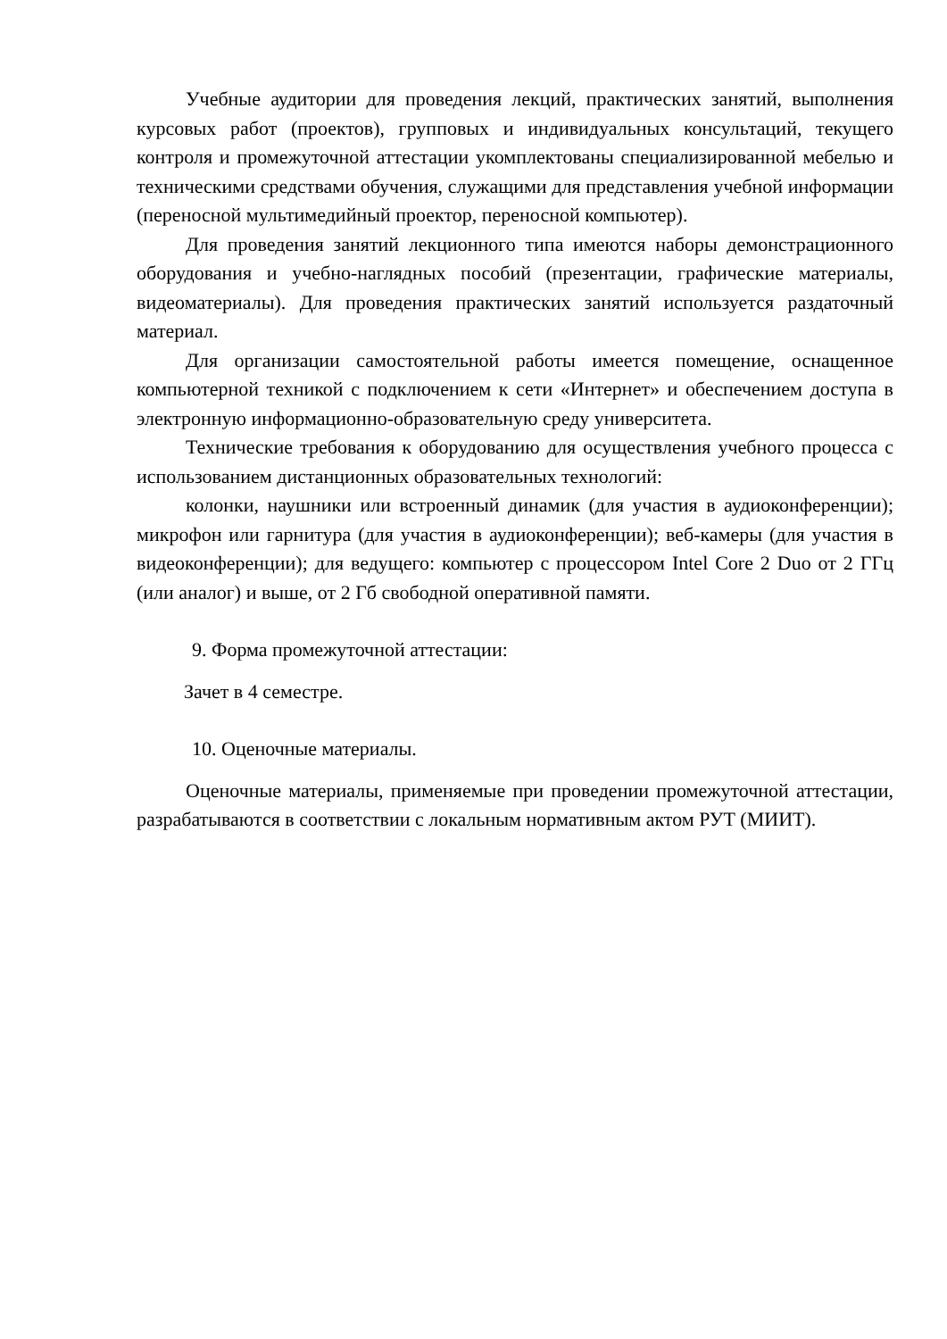Учебные аудитории для проведения лекций, практических занятий, выполнения курсовых работ (проектов), групповых и индивидуальных консультаций, текущего контроля и промежуточной аттестации укомплектованы специализированной мебелью и техническими средствами обучения, служащими для представления учебной информации (переносной мультимедийный проектор, переносной компьютер).
Для проведения занятий лекционного типа имеются наборы демонстрационного оборудования и учебно-наглядных пособий (презентации, графические материалы, видеоматериалы). Для проведения практических занятий используется раздаточный материал.
Для организации самостоятельной работы имеется помещение, оснащенное компьютерной техникой с подключением к сети «Интернет» и обеспечением доступа в электронную информационно-образовательную среду университета.
Технические требования к оборудованию для осуществления учебного процесса с использованием дистанционных образовательных технологий:
колонки, наушники или встроенный динамик (для участия в аудиоконференции); микрофон или гарнитура (для участия в аудиоконференции); веб-камеры (для участия в видеоконференции); для ведущего: компьютер с процессором Intel Core 2 Duo от 2 ГГц (или аналог) и выше, от 2 Гб свободной оперативной памяти.
9. Форма промежуточной аттестации:
Зачет в 4 семестре.
10. Оценочные материалы.
Оценочные материалы, применяемые при проведении промежуточной аттестации, разрабатываются в соответствии с локальным нормативным актом РУТ (МИИТ).